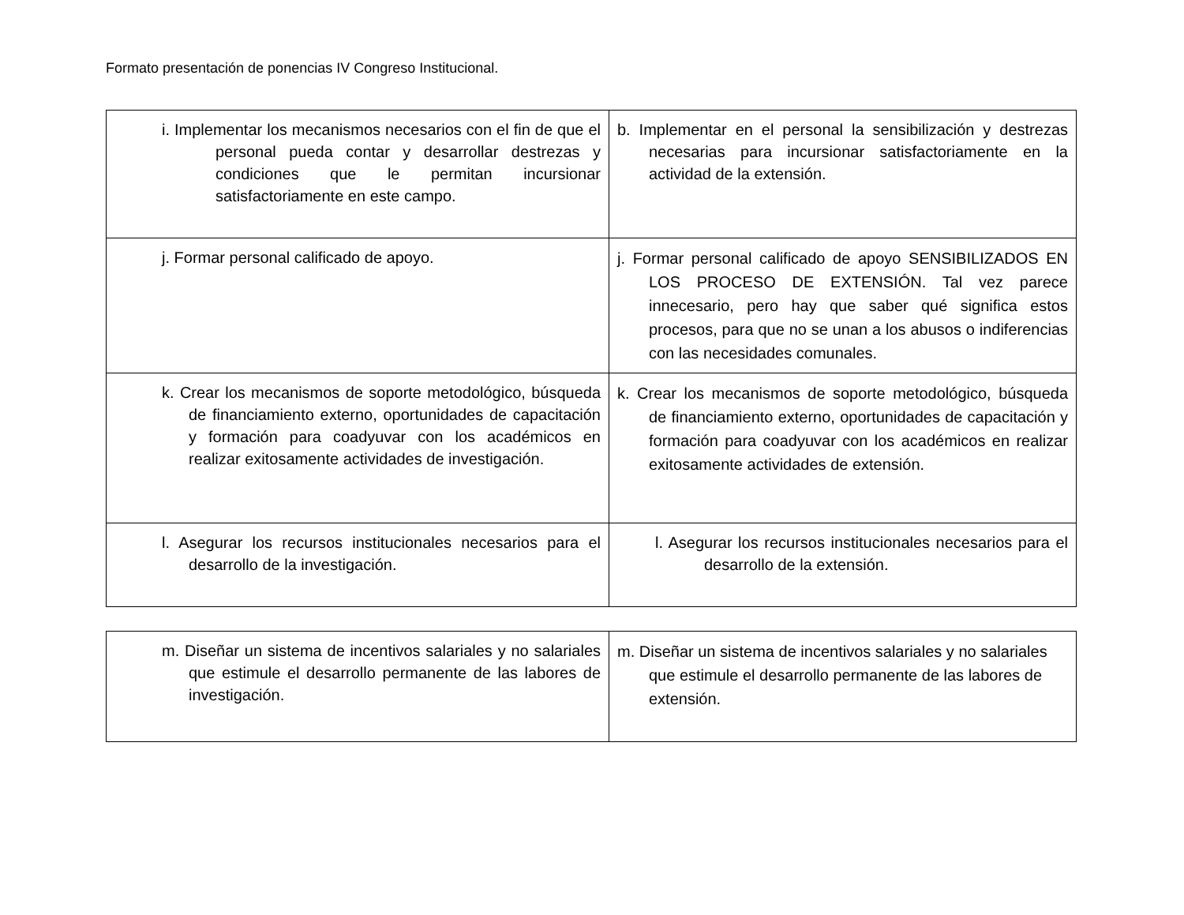Formato presentación de ponencias IV Congreso Institucional.
| i. Implementar los mecanismos necesarios con el fin de que el personal pueda contar y desarrollar destrezas y condiciones que le permitan incursionar satisfactoriamente en este campo. | b. Implementar en el personal la sensibilización y destrezas necesarias para incursionar satisfactoriamente en la actividad de la extensión. |
| j. Formar personal calificado de apoyo. | j. Formar personal calificado de apoyo SENSIBILIZADOS EN LOS PROCESO DE EXTENSIÓN. Tal vez parece innecesario, pero hay que saber qué significa estos procesos, para que no se unan a los abusos o indiferencias con las necesidades comunales. |
| k. Crear los mecanismos de soporte metodológico, búsqueda de financiamiento externo, oportunidades de capacitación y formación para coadyuvar con los académicos en realizar exitosamente actividades de investigación. | k. Crear los mecanismos de soporte metodológico, búsqueda de financiamiento externo, oportunidades de capacitación y formación para coadyuvar con los académicos en realizar exitosamente actividades de extensión. |
| l. Asegurar los recursos institucionales necesarios para el desarrollo de la investigación. | l. Asegurar los recursos institucionales necesarios para el desarrollo de la extensión. |
| m. Diseñar un sistema de incentivos salariales y no salariales que estimule el desarrollo permanente de las labores de investigación. | m. Diseñar un sistema de incentivos salariales y no salariales que estimule el desarrollo permanente de las labores de extensión. |